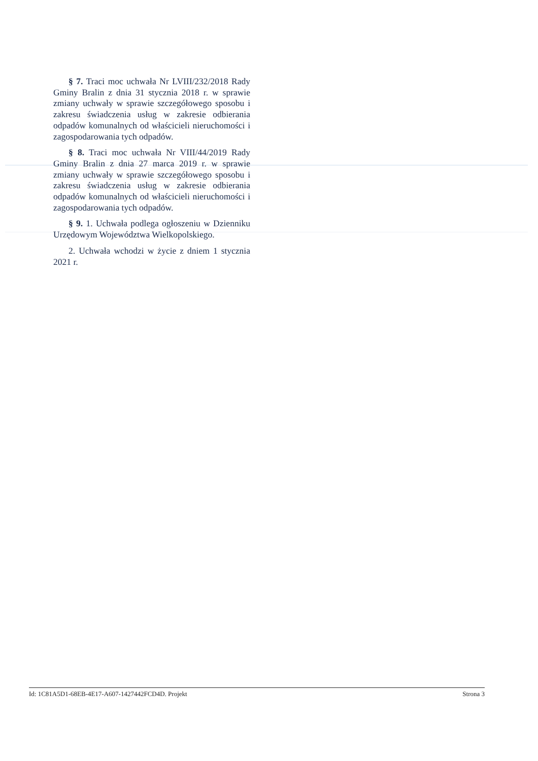§ 7. Traci moc uchwała Nr LVIII/232/2018 Rady Gminy Bralin z dnia 31 stycznia 2018 r. w sprawie zmiany uchwały w sprawie szczegółowego sposobu i zakresu świadczenia usług w zakresie odbierania odpadów komunalnych od właścicieli nieruchomości i zagospodarowania tych odpadów.
§ 8. Traci moc uchwała Nr VIII/44/2019 Rady Gminy Bralin z dnia 27 marca 2019 r. w sprawie zmiany uchwały w sprawie szczegółowego sposobu i zakresu świadczenia usług w zakresie odbierania odpadów komunalnych od właścicieli nieruchomości i zagospodarowania tych odpadów.
§ 9. 1. Uchwała podlega ogłoszeniu w Dzienniku Urzędowym Województwa Wielkopolskiego.
2. Uchwała wchodzi w życie z dniem 1 stycznia 2021 r.
Id: 1C81A5D1-68EB-4E17-A607-1427442FCD4D. Projekt Strona 3